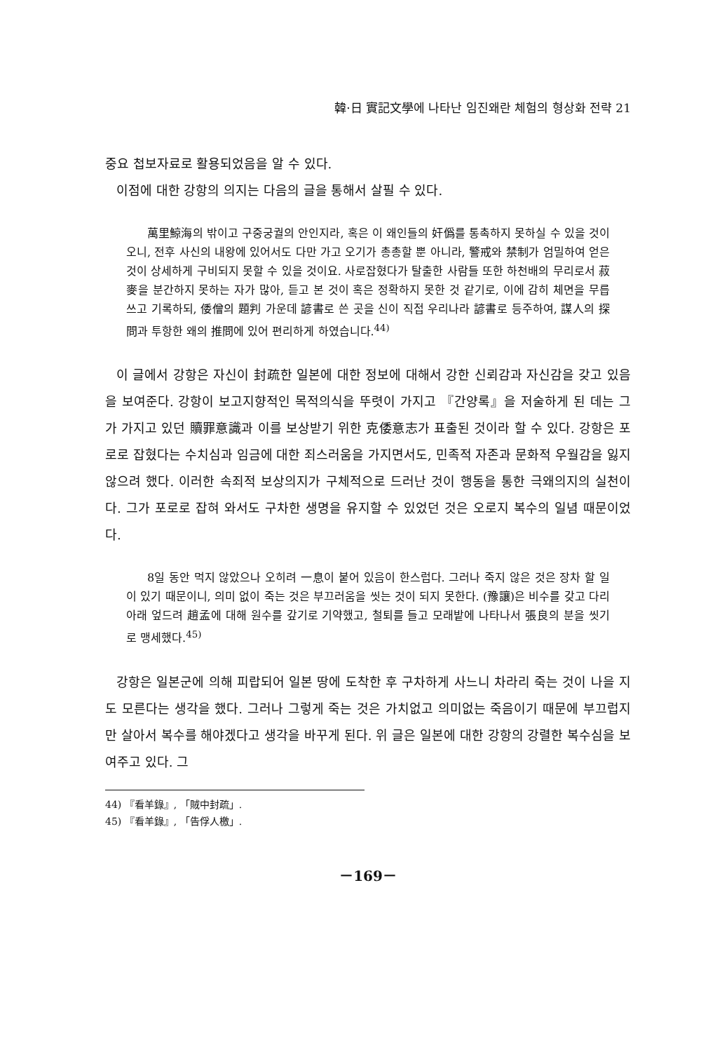韓·日 實記文學에 나타난 임진왜란 체험의 형상화 전략 21
중요 첩보자료로 활용되었음을 알 수 있다.
이점에 대한 강항의 의지는 다음의 글을 통해서 살필 수 있다.
萬里鯨海의 밖이고 구중궁궐의 안인지라, 혹은 이 왜인들의 奸僞를 통촉하지 못하실 수 있을 것이오니, 전후 사신의 내왕에 있어서도 다만 가고 오기가 총총할 뿐 아니라, 警戒와 禁制가 엄밀하여 얻은 것이 상세하게 구비되지 못할 수 있을 것이요. 사로잡혔다가 탈출한 사람들 또한 하천배의 무리로서 菽麥을 분간하지 못하는 자가 많아, 듣고 본 것이 혹은 정확하지 못한 것 같기로, 이에 감히 체면을 무릅쓰고 기록하되, 倭僧의 題判 가운데 諺書로 쓴 곳을 신이 직접 우리나라 諺書로 등주하여, 謀人의 探問과 투항한 왜의 推問에 있어 편리하게 하였습니다.<sup>44)</sup>
이 글에서 강항은 자신이 封疏한 일본에 대한 정보에 대해서 강한 신뢰감과 자신감을 갖고 있음을 보여준다. 강항이 보고지향적인 목적의식을 뚜렷이 가지고 『간양록』을 저술하게 된 데는 그가 가지고 있던 贖罪意識과 이를 보상받기 위한 克倭意志가 표출된 것이라 할 수 있다. 강항은 포로로 잡혔다는 수치심과 임금에 대한 죄스러움을 가지면서도, 민족적 자존과 문화적 우월감을 잃지 않으려 했다. 이러한 속죄적 보상의지가 구체적으로 드러난 것이 행동을 통한 극왜의지의 실천이다. 그가 포로로 잡혀 와서도 구차한 생명을 유지할 수 있었던 것은 오로지 복수의 일념 때문이었다.
8일 동안 먹지 않았으나 오히려 一息이 붙어 있음이 한스럽다. 그러나 죽지 않은 것은 장차 할 일이 있기 때문이니, 의미 없이 죽는 것은 부끄러움을 씻는 것이 되지 못한다. (豫讓)은 비수를 갖고 다리 아래 엎드려 趙孟에 대해 원수를 갚기로 기약했고, 철퇴를 들고 모래밭에 나타나서 張良의 분을 씻기로 맹세했다.<sup>45)</sup>
강항은 일본군에 의해 피랍되어 일본 땅에 도착한 후 구차하게 사느니 차라리 죽는 것이 나을 지도 모른다는 생각을 했다. 그러나 그렇게 죽는 것은 가치없고 의미없는 죽음이기 때문에 부끄럽지만 살아서 복수를 해야겠다고 생각을 바꾸게 된다. 위 글은 일본에 대한 강항의 강렬한 복수심을 보여주고 있다. 그
44) 『看羊錄』, 「賊中封疏」.
45) 『看羊錄』, 「告俘人檄」.
－169－